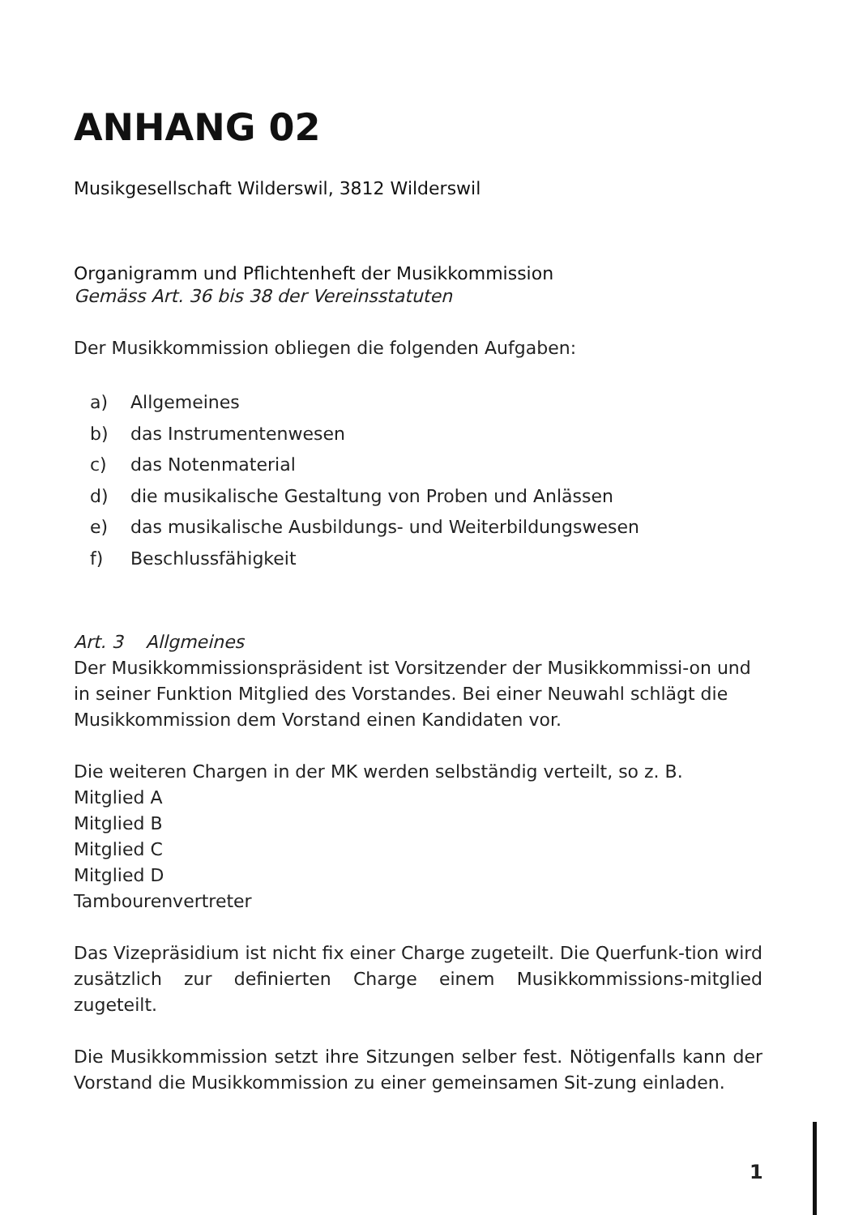ANHANG 02
Musikgesellschaft Wilderswil, 3812 Wilderswil
Organigramm und Pflichtenheft der Musikkommission
Gemäss Art. 36 bis 38 der Vereinsstatuten
Der Musikkommission obliegen die folgenden Aufgaben:
a) Allgemeines
b) das Instrumentenwesen
c) das Notenmaterial
d) die musikalische Gestaltung von Proben und Anlässen
e) das musikalische Ausbildungs- und Weiterbildungswesen
f) Beschlussfähigkeit
Art. 3 Allgmeines
Der Musikkommissionspräsident ist Vorsitzender der Musikkommissi-on und in seiner Funktion Mitglied des Vorstandes. Bei einer Neuwahl schlägt die Musikkommission dem Vorstand einen Kandidaten vor.
Die weiteren Chargen in der MK werden selbständig verteilt, so z. B.
Mitglied A
Mitglied B
Mitglied C
Mitglied D
Tambourenvertreter
Das Vizepräsidium ist nicht fix einer Charge zugeteilt. Die Querfunk-tion wird zusätzlich zur definierten Charge einem Musikkommissions-mitglied zugeteilt.
Die Musikkommission setzt ihre Sitzungen selber fest. Nötigenfalls kann der Vorstand die Musikkommission zu einer gemeinsamen Sit-zung einladen.
1